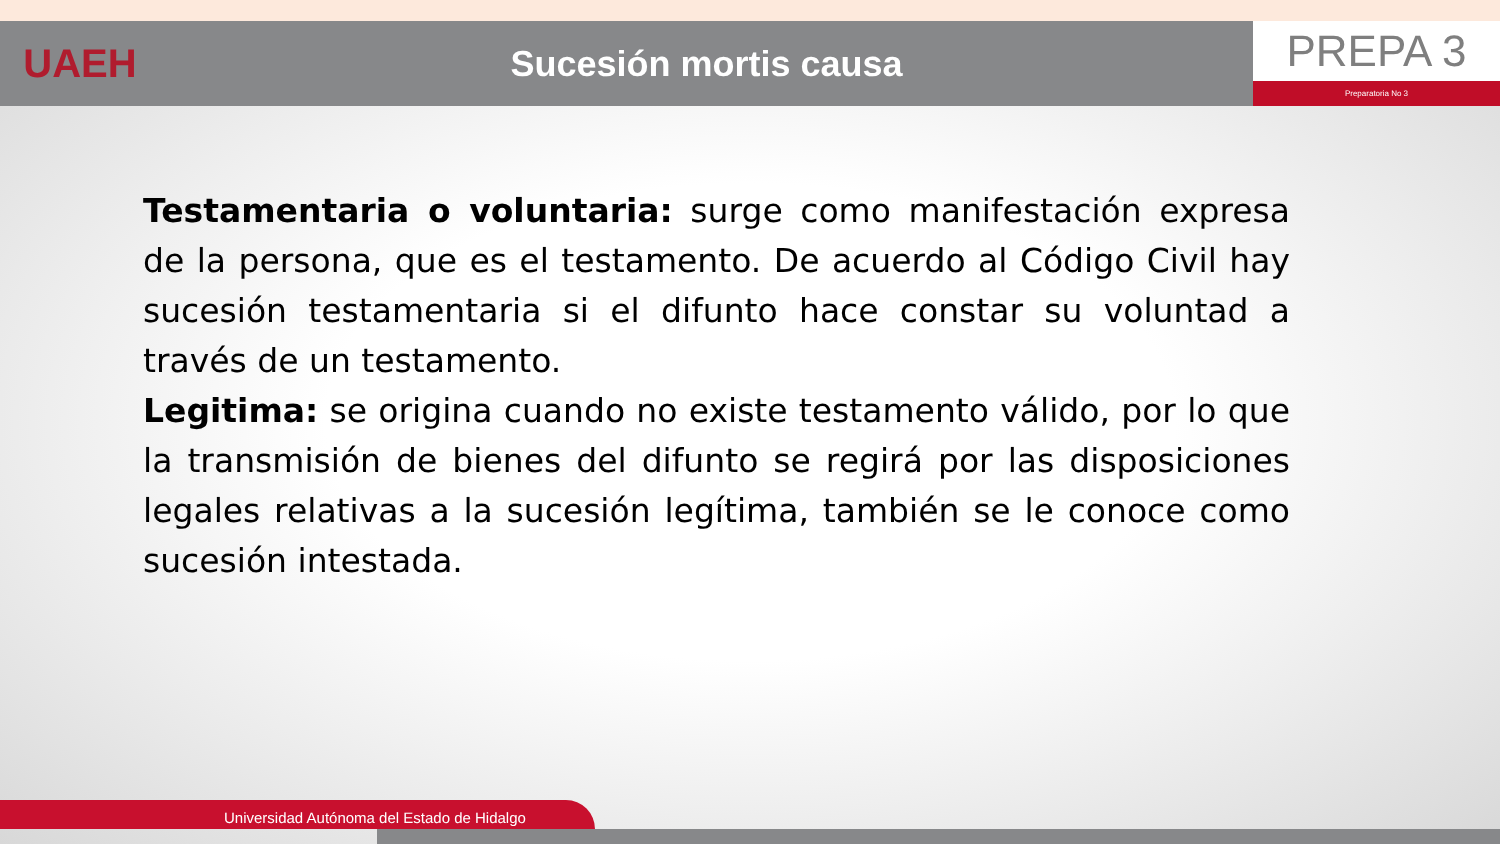UAEH Sucesión mortis causa
PREPA 3
Preparatoria No 3
Testamentaria o voluntaria: surge como manifestación expresa de la persona, que es el testamento. De acuerdo al Código Civil hay sucesión testamentaria si el difunto hace constar su voluntad a través de un testamento.
Legitima: se origina cuando no existe testamento válido, por lo que la transmisión de bienes del difunto se regirá por las disposiciones legales relativas a la sucesión legítima, también se le conoce como sucesión intestada.
Universidad Autónoma del Estado de Hidalgo